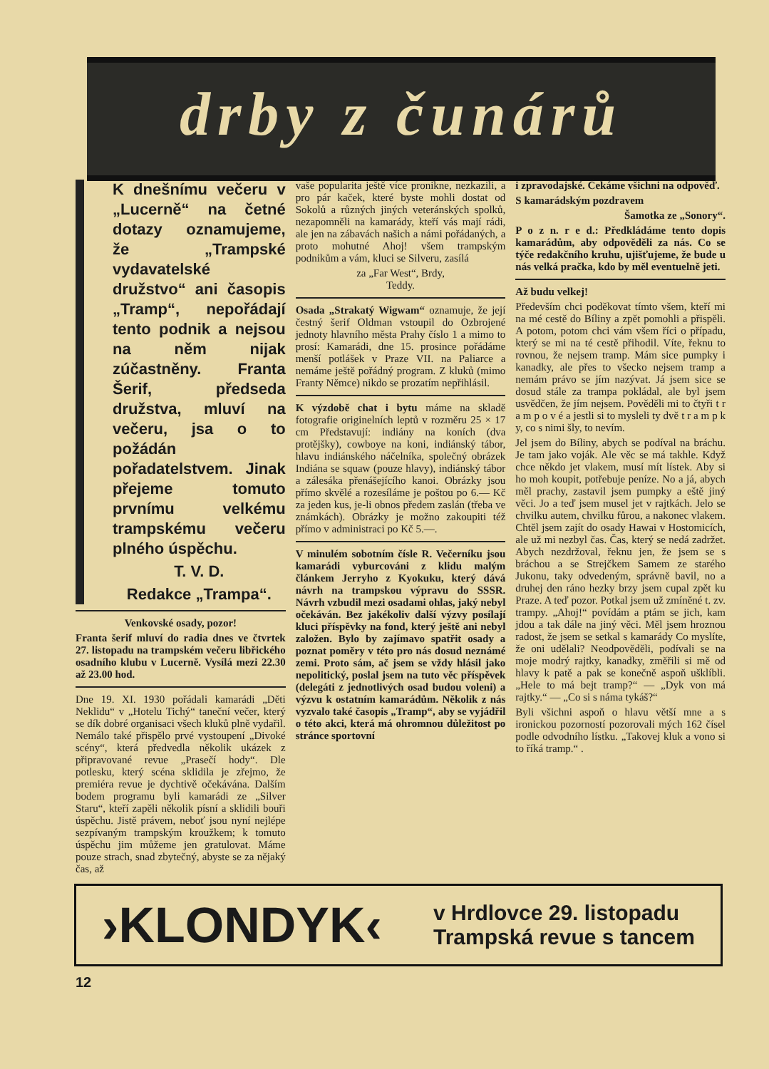drby z čunárů
K dnešnímu večeru v „Lucerně“ na četné dotazy oznamujeme, že „Trampské vydavatelské družstvo“ ani časopis „Tramp“, nepořádají tento podnik a nejsou na něm nijak zúčastněny. Franta Šerif, předseda družstva, mluví na večeru, jsa o to požádán pořadatelstvem. Jinak přejeme tomuto prvnímu velkému trampskému večeru plného úspěchu.
T. V. D.
Redakce „Trampa“.
Venkovské osady, pozor!
Franta šerif mluví do radia dnes ve čtvrtek 27. listopadu na trampském večeru libřického osadního klubu v Lucerně. Vysílá mezi 22.30 až 23.00 hod.
Dne 19. XI. 1930 pořádali kamarádi „Děti Neklidu“ v „Hotelu Tichý“ taneční večer, který se dík dobré organisaci všech kluků plně vydařil. Nemálo také přispělo prvé vystoupení „Divoké scény“, která předvedla několik ukázek z připravované revue „Prasečí hody“. Dle potlesku, který scéna sklidila je zřejmo, že premiéra revue je dychtivě očekávána. Dalším bodem programu byli kamarádi ze „Silver Staru“, kteří zapěli několik písní a sklidili bouři úspěchu. Jistě právem, neboť jsou nyní nejlépe sezpívaným trampským kroužkem; k tomuto úspěchu jim můžeme jen gratulovat. Máme pouze strach, snad zbytečný, abyste se za nějaký čas, až
vaše popularita ještě více pronikne, nezkazili, a pro pár kaček, které byste mohli dostat od Sokolů a různých jiných veteránských spolků, nezapomněli na kamarády, kteří vás mají rádi, ale jen na zábavách našich a námi pořádaných, a proto mohutné Ahoj! všem trampským podnikům a vám, kluci se Silveru, zasílá
za „Far West“, Brdy,
Teddy.
Osada „Strakatý Wigwam“ oznamuje, že její čestný šerif Oldman vstoupil do Ozbrojené jednoty hlavního města Prahy číslo 1 a mimo to prosí: Kamarádi, dne 15. prosince pořádáme menší potlášek v Praze VII. na Paliarce a nemáme ještě pořádný program. Z kluků (mimo Franty Němce) nikdo se prozatím nepřihlásil.
K výzdobě chat i bytu máme na skladě fotografie originelních leptů v rozměru 25 × 17 cm Představují: indiány na koních (dva protějšky), cowboye na koni, indiánský tábor, hlavu indiánského náčelníka, společný obrázek Indiána se squaw (pouze hlavy), indiánský tábor a zálesáka přenášejícího kanoi. Obrázky jsou přímo skvělé a rozesíláme je poštou po 6.— Kč za jeden kus, je-li obnos předem zaslán (třeba ve známkách). Obrázky je možno zakoupiti též přímo v administraci po Kč 5.—.
V minulém sobotním čísle R. Večerníku jsou kamarádi vyburcováni z klidu malým článkem Jerryho z Kyokuku, který dává návrh na trampskou výpravu do SSSR. Návrh vzbudil mezi osadami ohlas, jaký nebyl očekáván. Bez jakékoliv další výzvy posílají kluci příspěvky na fond, který ještě ani nebyl založen. Bylo by zajímavo spatřit osady a poznat poměry v této pro nás dosud neznámé zemi. Proto sám, ač jsem se vždy hlásil jako nepolitický, poslal jsem na tuto věc příspěvek (delegáti z jednotlivých osad budou voleni) a výzvu k ostatním kamarádům. Několik z nás vyzvalo také časopis „Tramp“, aby se vyjádřil o této akci, která má ohromnou důležitost po stránce sportovní
i zpravodajské. Čekáme všichni na odpověď.
S kamarádským pozdravem
Šamotka ze „Sonory“.
P o z n. r e d.: Předkládáme tento dopis kamarádům, aby odpověděli za nás. Co se týče redakčního kruhu, ujišťujeme, že bude u nás velká pračka, kdo by měl eventuelně jeti.
Až budu velkej!
Především chci poděkovat tímto všem, kteří mi na mé cestě do Bíliny a zpět pomohli a přispěli. A potom, potom chci vám všem říci o případu, který se mi na té cestě přihodil. Víte, řeknu to rovnou, že nejsem tramp. Mám sice pumpky i kanadky, ale přes to všecko nejsem tramp a nemám právo se jím nazývat. Já jsem sice se dosud stále za trampa pokládal, ale byl jsem usvědčen, že jím nejsem. Pověděli mi to čtyři t r a m p o v é a jestli si to mysleli ty dvě t r a m p k y, co s nimi šly, to nevím.
Jel jsem do Bíliny, abych se podíval na bráchu. Je tam jako voják. Ale věc se má takhle. Když chce někdo jet vlakem, musí mít lístek. Aby si ho moh koupit, potřebuje peníze. No a já, abych měl prachy, zastavil jsem pumpky a eště jiný věci. Jo a teď jsem musel jet v rajtkách. Jelo se chvilku autem, chvilku fůrou, a nakonec vlakem. Chtěl jsem zajít do osady Hawai v Hostomicích, ale už mi nezbyl čas. Čas, který se nedá zadržet. Abych nezdržoval, řeknu jen, že jsem se s bráchou a se Strejčkem Samem ze starého Jukonu, taky odvedeným, správně bavil, no a druhej den ráno hezky brzy jsem cupal zpět ku Praze. A teď pozor. Potkal jsem už zmíněné t. zv. trampy. „Ahoj!“ povídám a ptám se jich, kam jdou a tak dále na jiný věci. Měl jsem hroznou radost, že jsem se setkal s kamarády Co myslíte, že oni udělali? Neodpověděli, podívali se na moje modrý rajtky, kanadky, změřili si mě od hlavy k patě a pak se konečně aspoň ušklíbli. „Hele to má bejt tramp?“ — „Dyk von má rajtky.“ — „Co si s náma tykáš?“
Byli všichni aspoň o hlavu větší mne a s ironickou pozorností pozorovali mých 162 čísel podle odvodního lístku. „Takovej kluk a vono si to říká tramp.“ .
›KLONDYK‹
v Hrdlovce 29. listopadu
Trampská revue s tancem
12